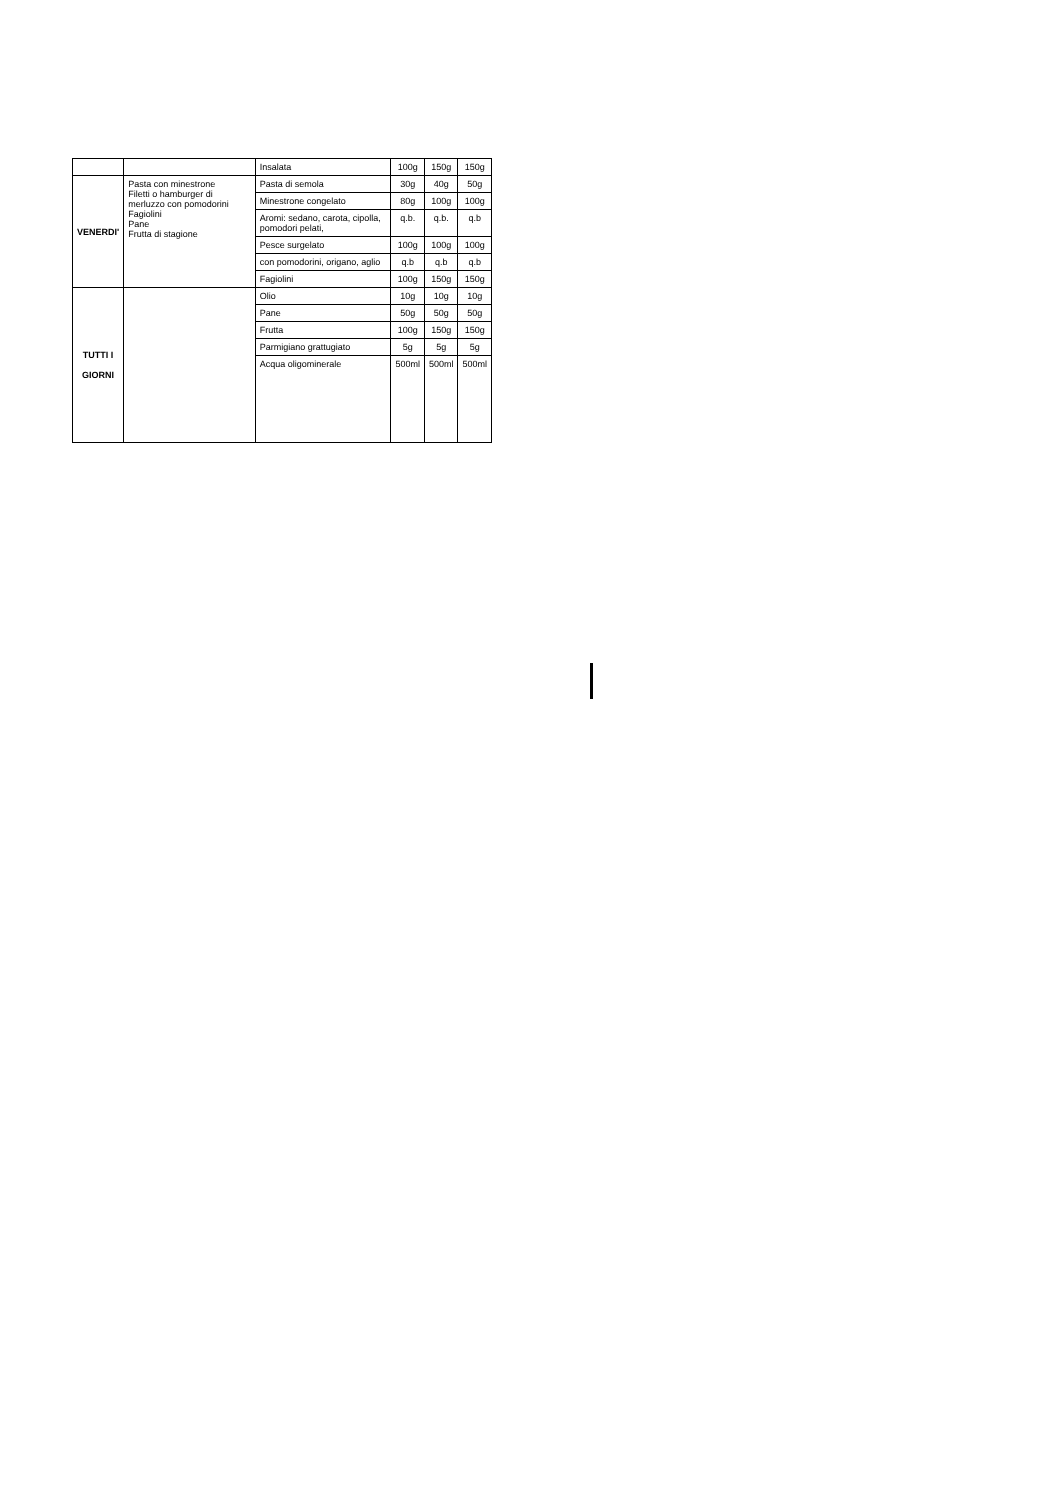| | | Insalata | 100g | 150g | 150g |
| VENERDI' | Pasta con minestrone Filetti o hamburger di merluzzo con pomodorini Fagiolini Pane Frutta di stagione | Pasta di semola | 30g | 40g | 50g |
| | | Minestrone congelato | 80g | 100g | 100g |
| | | Aromi: sedano, carota, cipolla, pomodori pelati, | q.b. | q.b. | q.b |
| | | Pesce surgelato | 100g | 100g | 100g |
| | | con pomodorini, origano, aglio | q.b | q.b | q.b |
| | | Fagiolini | 100g | 150g | 150g |
| TUTTI I GIORNI | | Olio | 10g | 10g | 10g |
| | | Pane | 50g | 50g | 50g |
| | | Frutta | 100g | 150g | 150g |
| | | Parmigiano grattugiato | 5g | 5g | 5g |
| | | Acqua oligominerale | 500ml | 500ml | 500ml |